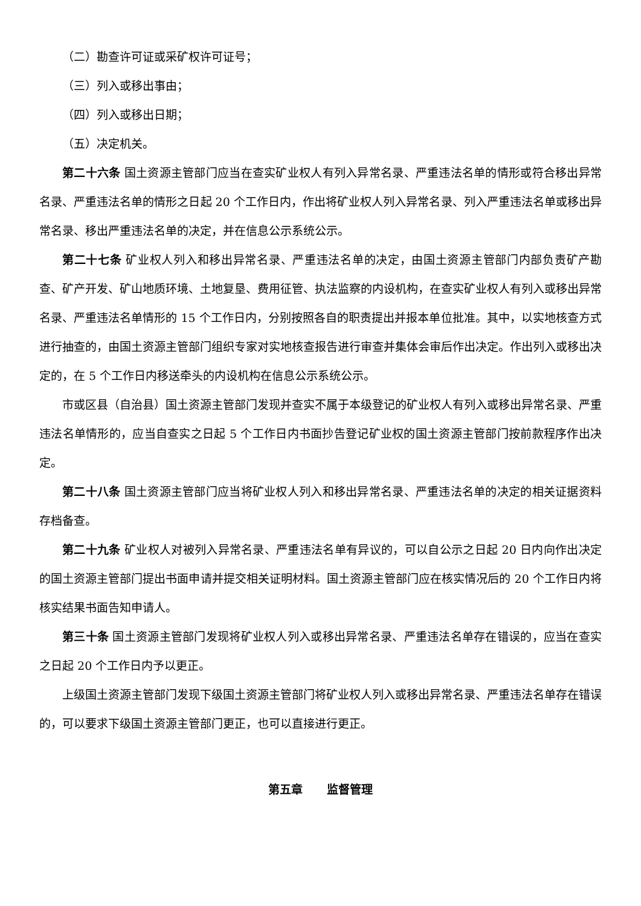（二）勘查许可证或采矿权许可证号；
（三）列入或移出事由；
（四）列入或移出日期；
（五）决定机关。
第二十六条 国土资源主管部门应当在查实矿业权人有列入异常名录、严重违法名单的情形或符合移出异常名录、严重违法名单的情形之日起 20 个工作日内，作出将矿业权人列入异常名录、列入严重违法名单或移出异常名录、移出严重违法名单的决定，并在信息公示系统公示。
第二十七条 矿业权人列入和移出异常名录、严重违法名单的决定，由国土资源主管部门内部负责矿产勘查、矿产开发、矿山地质环境、土地复垦、费用征管、执法监察的内设机构，在查实矿业权人有列入或移出异常名录、严重违法名单情形的 15 个工作日内，分别按照各自的职责提出并报本单位批准。其中，以实地核查方式进行抽查的，由国土资源主管部门组织专家对实地核查报告进行审查并集体会审后作出决定。作出列入或移出决定的，在 5 个工作日内移送牵头的内设机构在信息公示系统公示。
市或区县（自治县）国土资源主管部门发现并查实不属于本级登记的矿业权人有列入或移出异常名录、严重违法名单情形的，应当自查实之日起 5 个工作日内书面抄告登记矿业权的国土资源主管部门按前款程序作出决定。
第二十八条 国土资源主管部门应当将矿业权人列入和移出异常名录、严重违法名单的决定的相关证据资料存档备查。
第二十九条 矿业权人对被列入异常名录、严重违法名单有异议的，可以自公示之日起 20 日内向作出决定的国土资源主管部门提出书面申请并提交相关证明材料。国土资源主管部门应在核实情况后的 20 个工作日内将核实结果书面告知申请人。
第三十条 国土资源主管部门发现将矿业权人列入或移出异常名录、严重违法名单存在错误的，应当在查实之日起 20 个工作日内予以更正。
上级国土资源主管部门发现下级国土资源主管部门将矿业权人列入或移出异常名录、严重违法名单存在错误的，可以要求下级国土资源主管部门更正，也可以直接进行更正。
第五章 监督管理